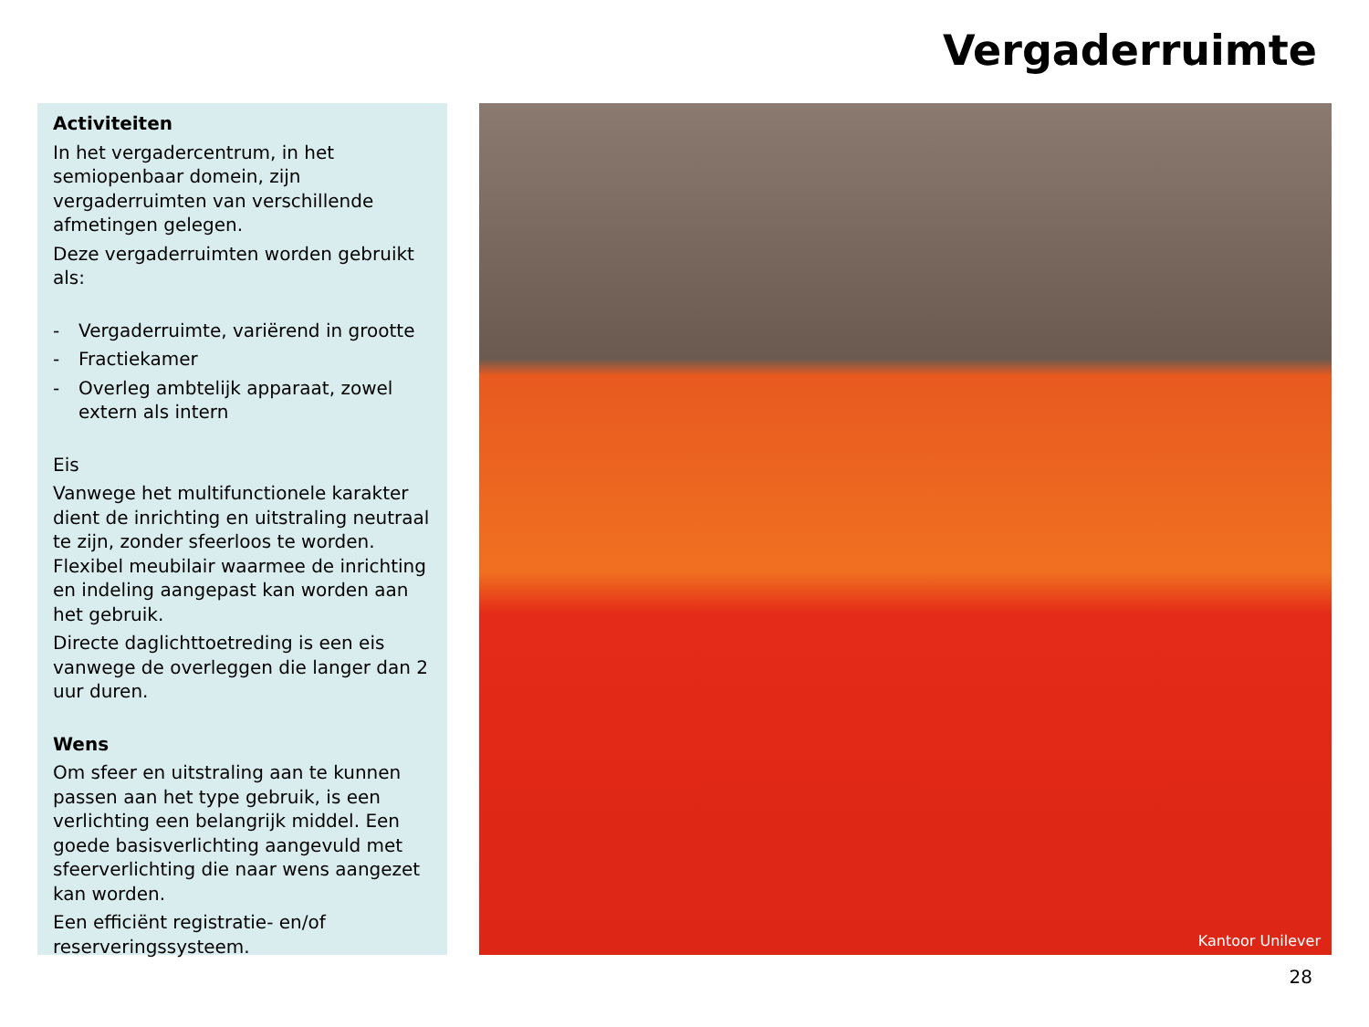Vergaderruimte
Activiteiten
In het vergadercentrum, in het semiopenbaar domein, zijn vergaderruimten van verschillende afmetingen gelegen.
Deze vergaderruimten worden gebruikt als:
- Vergaderruimte, variërend in grootte
- Fractiekamer
- Overleg ambtelijk apparaat, zowel extern als intern
Eis
Vanwege het multifunctionele karakter dient de inrichting en uitstraling neutraal te zijn, zonder sfeerloos te worden. Flexibel meubilair waarmee de inrichting en indeling aangepast kan worden aan het gebruik.
Directe daglichttoetreding is een eis vanwege de overleggen die langer dan 2 uur duren.
Wens
Om sfeer en uitstraling aan te kunnen passen aan het type gebruik, is een verlichting een belangrijk middel. Een goede basisverlichting aangevuld met sfeerverlichting die naar wens aangezet kan worden.
Een efficiënt registratie- en/of reserveringssysteem.
Kantoor Unilever
28